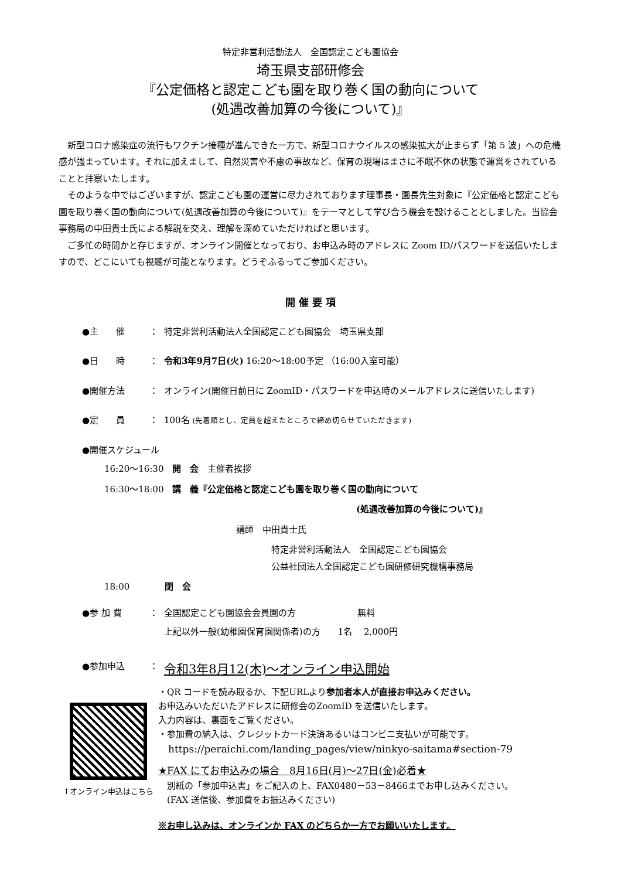特定非営利活動法人　全国認定こども園協会
埼玉県支部研修会
『公定価格と認定こども園を取り巻く国の動向について
(処遇改善加算の今後について)』
新型コロナ感染症の流行もワクチン接種が進んできた一方で、新型コロナウイルスの感染拡大が止まらず「第 5 波」への危機感が強まっています。それに加えまして、自然災害や不慮の事故など、保育の現場はまさに不眠不休の状態で運営をされていることと拝察いたします。
そのような中ではございますが、認定こども園の運営に尽力されております理事長・園長先生対象に『公定価格と認定こども園を取り巻く国の動向について(処遇改善加算の今後について)』をテーマとして学び合う機会を設けることとしました。当協会事務局の中田貴士氏による解説を交え、理解を深めていただければと思います。
ご多忙の時間かと存じますが、オンライン開催となっており、お申込み時のアドレスに Zoom ID/パスワードを送信いたしますので、どこにいても視聴が可能となります。どうぞふるってご参加ください。
開 催 要 項
●主　　催 ： 特定非営利活動法人全国認定こども園協会　埼玉県支部
●日　　時 ： 令和3年9月7日(火) 16:20～18:00予定 （16:00入室可能）
●開催方法 ： オンライン(開催日前日に ZoomID・パスワードを申込時のメールアドレスに送信いたします)
●定　　員 ： 100名 (先着順とし、定員を超えたところで締め切らせていただきます)
●開催スケジュール
16:20～16:30　開　会　主催者挨拶
16:30～18:00　講　義『公定価格と認定こども園を取り巻く国の動向について
(処遇改善加算の今後について)』
講師　中田貴士氏
特定非営利活動法人　全国認定こども園協会
公益社団法人全国認定こども園研修研究機構事務局
18:00　　　　閉　会
●参 加 費 ： 全国認定こども園協会会員園の方　　　　　　　無料
上記以外一般(幼稚園保育園関係者)の方　　1名　 2,000円
●参加申込 ： 令和3年8月12(木)～オンライン申込開始
↑オンライン申込はこちら
・QR コードを読み取るか、下記URLより参加者本人が直接お申込みください。
お申込みいただいたアドレスに研修会のZoomID を送信いたします。
入力内容は、裏面をご覧ください。
・参加費の納入は、クレジットカード決済あるいはコンビニ支払いが可能です。
　https://peraichi.com/landing_pages/view/ninkyo-saitama#section-79
★FAX にてお申込みの場合　8月16日(月)～27日(金)必着★
　別紙の「参加申込書」をご記入の上、FAX0480－53－8466までお申し込みください。
　(FAX 送信後、参加費をお振込みください)
※お申し込みは、オンラインか FAX のどちらか一方でお願いいたします。